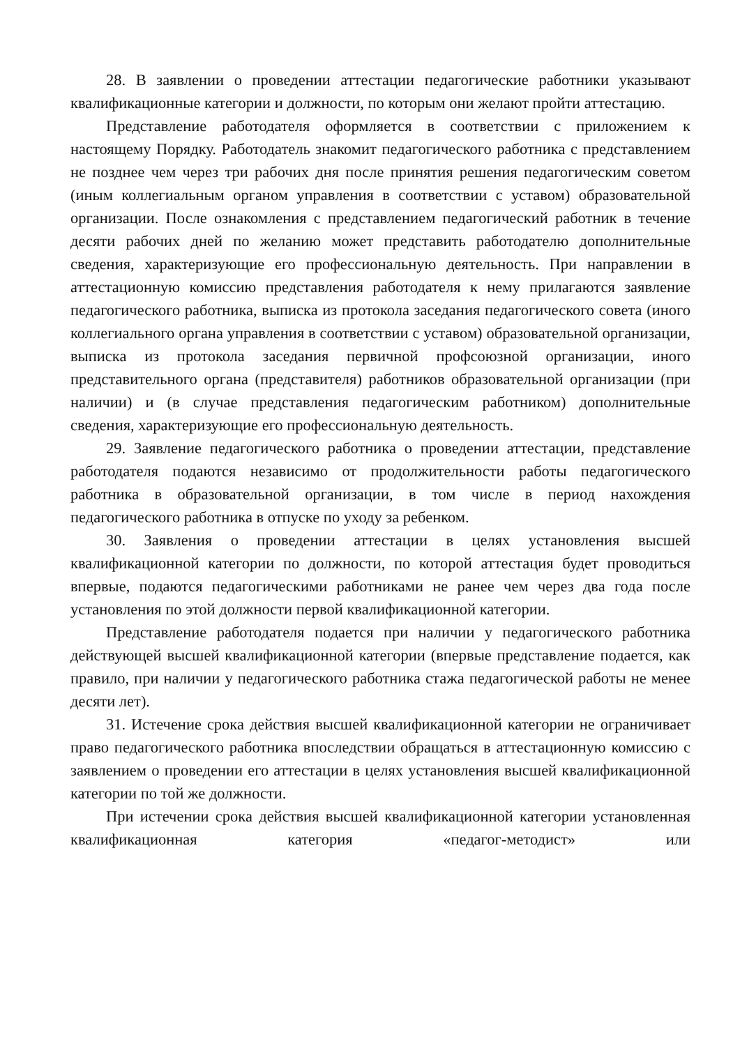28. В заявлении о проведении аттестации педагогические работники указывают квалификационные категории и должности, по которым они желают пройти аттестацию.
Представление работодателя оформляется в соответствии с приложением к настоящему Порядку. Работодатель знакомит педагогического работника с представлением не позднее чем через три рабочих дня после принятия решения педагогическим советом (иным коллегиальным органом управления в соответствии с уставом) образовательной организации. После ознакомления с представлением педагогический работник в течение десяти рабочих дней по желанию может представить работодателю дополнительные сведения, характеризующие его профессиональную деятельность. При направлении в аттестационную комиссию представления работодателя к нему прилагаются заявление педагогического работника, выписка из протокола заседания педагогического совета (иного коллегиального органа управления в соответствии с уставом) образовательной организации, выписка из протокола заседания первичной профсоюзной организации, иного представительного органа (представителя) работников образовательной организации (при наличии) и (в случае представления педагогическим работником) дополнительные сведения, характеризующие его профессиональную деятельность.
29. Заявление педагогического работника о проведении аттестации, представление работодателя подаются независимо от продолжительности работы педагогического работника в образовательной организации, в том числе в период нахождения педагогического работника в отпуске по уходу за ребенком.
30. Заявления о проведении аттестации в целях установления высшей квалификационной категории по должности, по которой аттестация будет проводиться впервые, подаются педагогическими работниками не ранее чем через два года после установления по этой должности первой квалификационной категории.
Представление работодателя подается при наличии у педагогического работника действующей высшей квалификационной категории (впервые представление подается, как правило, при наличии у педагогического работника стажа педагогической работы не менее десяти лет).
31. Истечение срока действия высшей квалификационной категории не ограничивает право педагогического работника впоследствии обращаться в аттестационную комиссию с заявлением о проведении его аттестации в целях установления высшей квалификационной категории по той же должности.
При истечении срока действия высшей квалификационной категории установленная квалификационная категория «педагог-методист» или